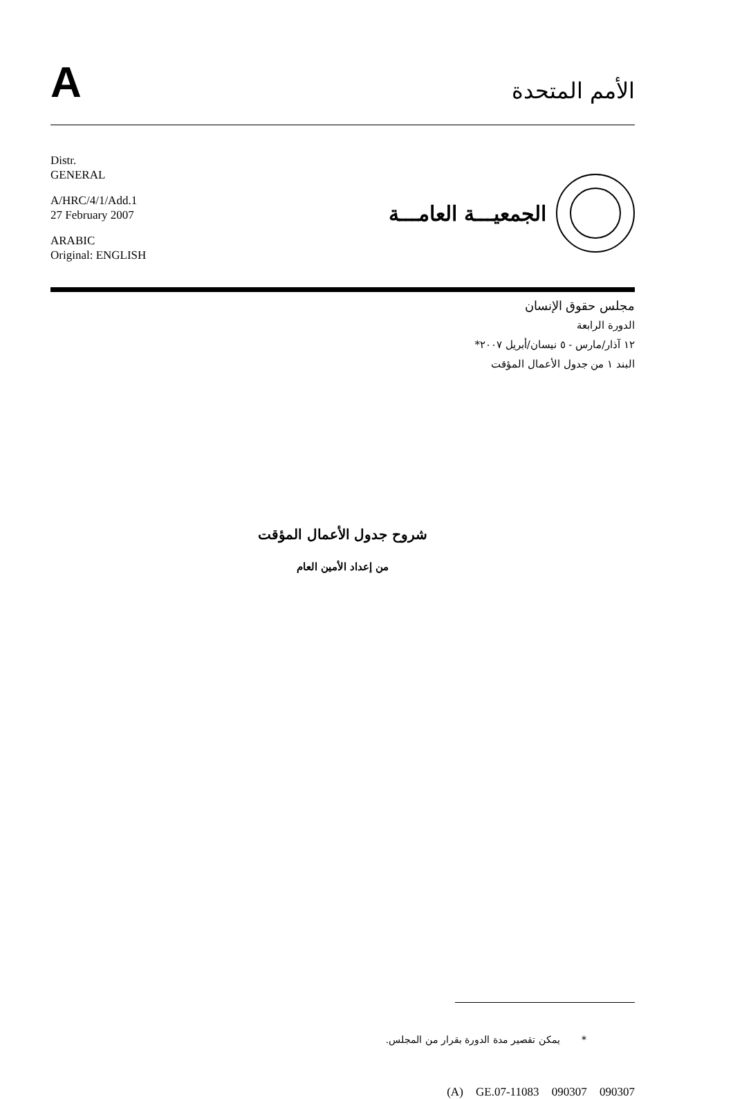A
الأمم المتحدة
Distr.
GENERAL
A/HRC/4/1/Add.1
27 February 2007
ARABIC
Original: ENGLISH
الجمعيـــة العامـــة
مجلس حقوق الإنسان
الدورة الرابعة
١٢ آذار/مارس - ٥ نيسان/أبريل ٢٠٠٧*
البند ١ من جدول الأعمال المؤقت
شروح جدول الأعمال المؤقت
من إعداد الأمين العام
* يمكن تقصير مدة الدورة بقرار من المجلس.
(A) GE.07-11083 090307 090307